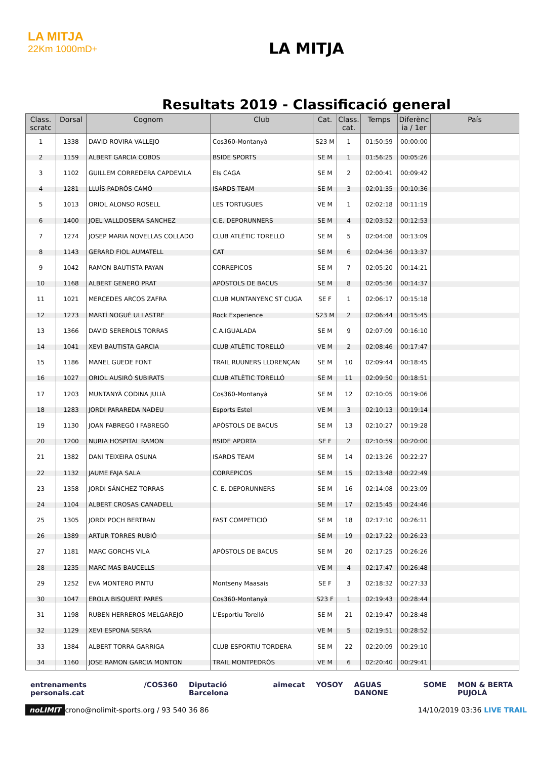LA MITJA
22Km 1000mD+
LA MITJA
Resultats 2019 - Classificació general
| Class. scratc | Dorsal | Cognom | Club | Cat. | Class. cat. | Temps | Diferènc ia / 1er | País |
| --- | --- | --- | --- | --- | --- | --- | --- | --- |
| 1 | 1338 | DAVID ROVIRA VALLEJO | Cos360-Montanyà | S23 M | 1 | 01:50:59 | 00:00:00 | |
| 2 | 1159 | ALBERT GARCIA COBOS | BSIDE SPORTS | SE M | 1 | 01:56:25 | 00:05:26 | |
| 3 | 1102 | GUILLEM CORREDERA CAPDEVILA | Els CAGA | SE M | 2 | 02:00:41 | 00:09:42 | |
| 4 | 1281 | LLUÍS PADRÓS CAMÓ | ISARDS TEAM | SE M | 3 | 02:01:35 | 00:10:36 | |
| 5 | 1013 | ORIOL ALONSO ROSELL | LES TORTUGUES | VE M | 1 | 02:02:18 | 00:11:19 | |
| 6 | 1400 | JOEL VALLDOSERA SANCHEZ | C.E. DEPORUNNERS | SE M | 4 | 02:03:52 | 00:12:53 | |
| 7 | 1274 | JOSEP MARIA NOVELLAS COLLADO | CLUB ATLÈTIC TORELLÓ | SE M | 5 | 02:04:08 | 00:13:09 | |
| 8 | 1143 | GERARD FIOL AUMATELL | CAT | SE M | 6 | 02:04:36 | 00:13:37 | |
| 9 | 1042 | RAMON BAUTISTA PAYAN | CORREPICOS | SE M | 7 | 02:05:20 | 00:14:21 | |
| 10 | 1168 | ALBERT GENERÓ PRAT | APÒSTOLS DE BACUS | SE M | 8 | 02:05:36 | 00:14:37 | |
| 11 | 1021 | MERCEDES ARCOS ZAFRA | CLUB MUNTANYENC ST CUGA | SE F | 1 | 02:06:17 | 00:15:18 | |
| 12 | 1273 | MARTÍ NOGUÉ ULLASTRE | Rock Experience | S23 M | 2 | 02:06:44 | 00:15:45 | |
| 13 | 1366 | DAVID SEREROLS TORRAS | C.A.IGUALADA | SE M | 9 | 02:07:09 | 00:16:10 | |
| 14 | 1041 | XEVI BAUTISTA GARCIA | CLUB ATLÈTIC TORELLÓ | VE M | 2 | 02:08:46 | 00:17:47 | |
| 15 | 1186 | MANEL GUEDE FONT | TRAIL RUUNERS LLORENÇAN | SE M | 10 | 02:09:44 | 00:18:45 | |
| 16 | 1027 | ORIOL AUSIRÓ SUBIRATS | CLUB ATLÈTIC TORELLÓ | SE M | 11 | 02:09:50 | 00:18:51 | |
| 17 | 1203 | MUNTANYÀ CODINA JULIÀ | Cos360-Montanyà | SE M | 12 | 02:10:05 | 00:19:06 | |
| 18 | 1283 | JORDI PARAREDA NADEU | Esports Estel | VE M | 3 | 02:10:13 | 00:19:14 | |
| 19 | 1130 | JOAN FABREGÓ I FABREGÓ | APÒSTOLS DE BACUS | SE M | 13 | 02:10:27 | 00:19:28 | |
| 20 | 1200 | NURIA HOSPITAL RAMON | BSIDE APORTA | SE F | 2 | 02:10:59 | 00:20:00 | |
| 21 | 1382 | DANI TEIXEIRA OSUNA | ISARDS TEAM | SE M | 14 | 02:13:26 | 00:22:27 | |
| 22 | 1132 | JAUME FAJA SALA | CORREPICOS | SE M | 15 | 02:13:48 | 00:22:49 | |
| 23 | 1358 | JORDI SÁNCHEZ TORRAS | C. E. DEPORUNNERS | SE M | 16 | 02:14:08 | 00:23:09 | |
| 24 | 1104 | ALBERT CROSAS CANADELL | | SE M | 17 | 02:15:45 | 00:24:46 | |
| 25 | 1305 | JORDI POCH BERTRAN | FAST COMPETICIÓ | SE M | 18 | 02:17:10 | 00:26:11 | |
| 26 | 1389 | ARTUR TORRES RUBIÓ | | SE M | 19 | 02:17:22 | 00:26:23 | |
| 27 | 1181 | MARC GORCHS VILA | APÒSTOLS DE BACUS | SE M | 20 | 02:17:25 | 00:26:26 | |
| 28 | 1235 | MARC MAS BAUCELLS | | VE M | 4 | 02:17:47 | 00:26:48 | |
| 29 | 1252 | EVA MONTERO PINTU | Montseny Maasais | SE F | 3 | 02:18:32 | 00:27:33 | |
| 30 | 1047 | EROLA BISQUERT PARES | Cos360-Montanyà | S23 F | 1 | 02:19:43 | 00:28:44 | |
| 31 | 1198 | RUBEN HERREROS MELGAREJO | L'Esportiu Torelló | SE M | 21 | 02:19:47 | 00:28:48 | |
| 32 | 1129 | XEVI ESPONA SERRA | | VE M | 5 | 02:19:51 | 00:28:52 | |
| 33 | 1384 | ALBERT TORRA GARRIGA | CLUB ESPORTIU TORDERA | SE M | 22 | 02:20:09 | 00:29:10 | |
| 34 | 1160 | JOSE RAMON GARCIA MONTON | TRAIL MONTPEDRÓS | VE M | 6 | 02:20:40 | 00:29:41 | |
entrenaments personals.cat /COS360 Diputació Barcelona aimecat YOSOY AGUAS DANONE SOME MON & BERTA PUJOLÀ
noLIMIT crono@nolimit-sports.org / 93 540 36 86 14/10/2019 03:36 LIVE TRAIL